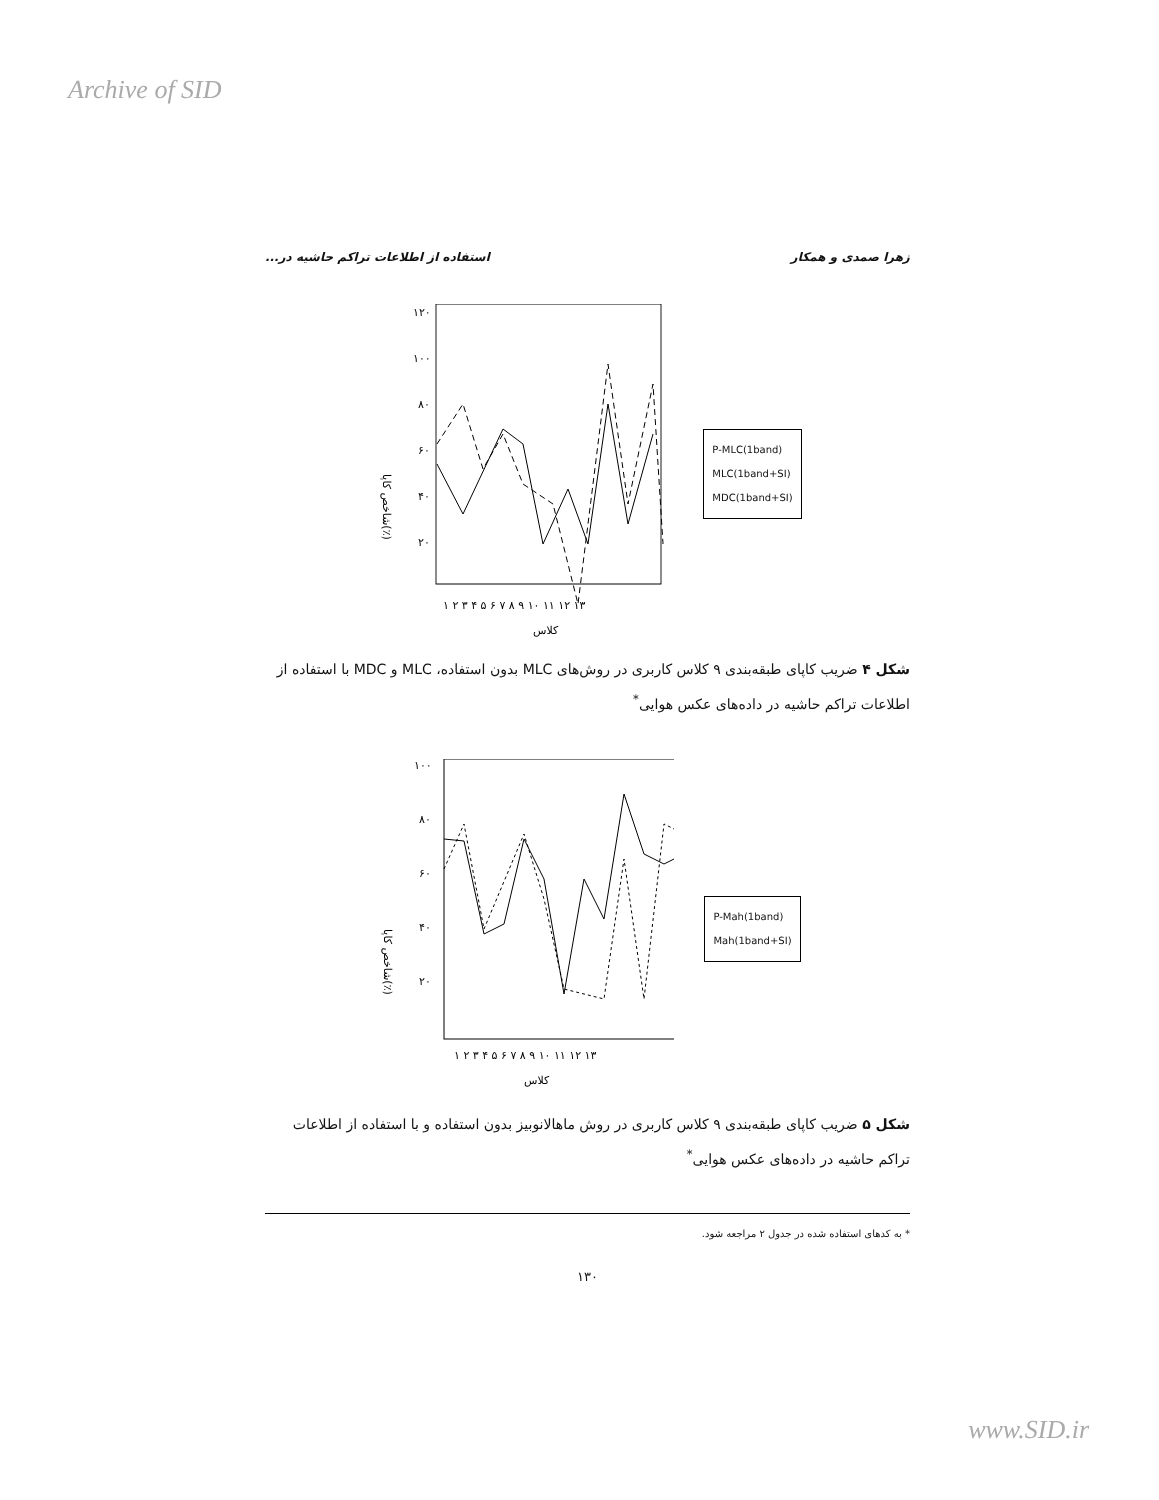Archive of SID
زهرا صمدی و همکار استفاده از اطلاعات تراکم حاشیه در...
شاخص کاپا(٪)
۱۲۰
۱۰۰
۸۰
۶۰
۴۰
۲۰
۱ ۲ ۳ ۴ ۵ ۶ ۷ ۸ ۹ ۱۰ ۱۱ ۱۲ ۱۳
کلاس
P-MLC(1band)
MLC(1band+SI)
MDC(1band+SI)
شکل ۴ ضریب کاپای طبقه‌بندی ۹ کلاس کاربری در روش‌های MLC بدون استفاده، MLC و MDC با استفاده از اطلاعات تراکم حاشیه در داده‌های عکس هوایی<sup>*</sup>
شاخص کاپا(٪)
۱۰۰
۸۰
۶۰
۴۰
۲۰
۱ ۲ ۳ ۴ ۵ ۶ ۷ ۸ ۹ ۱۰ ۱۱ ۱۲ ۱۳
کلاس
P-Mah(1band)
Mah(1band+SI)
شکل ۵ ضریب کاپای طبقه‌بندی ۹ کلاس کاربری در روش ماهالانوبیز بدون استفاده و با استفاده از اطلاعات تراکم حاشیه در داده‌های عکس هوایی<sup>*</sup>
* به کدهای استفاده شده در جدول ۲ مراجعه شود.
۱۳۰
www.SID.ir